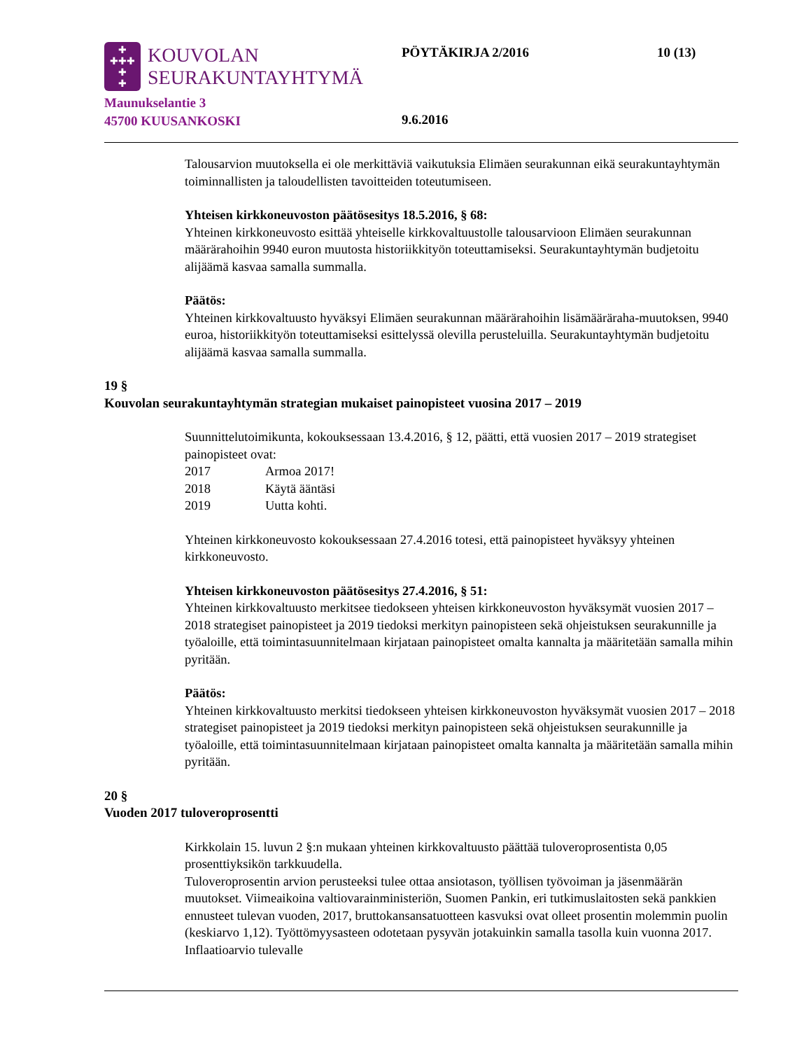✚
✚✚✚
✚
✚
KOUVOLAN
SEURAKUNTAYHTYMÄ
Maunukselantie 3
45700 KUUSANKOSKI
PÖYTÄKIRJA 2/2016 10 (13)
9.6.2016
Talousarvion muutoksella ei ole merkittäviä vaikutuksia Elimäen seurakunnan eikä seurakuntayhtymän toiminnallisten ja taloudellisten tavoitteiden toteutumiseen.
Yhteisen kirkkoneuvoston päätösesitys 18.5.2016, § 68:
Yhteinen kirkkoneuvosto esittää yhteiselle kirkkovaltuustolle talousarvioon Elimäen seurakunnan määrärahoihin 9940 euron muutosta historiikkityön toteuttamiseksi. Seurakuntayhtymän budjetoitu alijäämä kasvaa samalla summalla.
Päätös:
Yhteinen kirkkovaltuusto hyväksyi Elimäen seurakunnan määrärahoihin lisämääräraha-muutoksen, 9940 euroa, historiikkityön toteuttamiseksi esittelyssä olevilla perusteluilla. Seurakuntayhtymän budjetoitu alijäämä kasvaa samalla summalla.
19 §
Kouvolan seurakuntayhtymän strategian mukaiset painopisteet vuosina 2017 – 2019
Suunnittelutoimikunta, kokouksessaan 13.4.2016, § 12, päätti, että vuosien 2017 – 2019 strategiset painopisteet ovat:
2017 Armoa 2017!
2018 Käytä ääntäsi
2019 Uutta kohti.
Yhteinen kirkkoneuvosto kokouksessaan 27.4.2016 totesi, että painopisteet hyväksyy yhteinen kirkkoneuvosto.
Yhteisen kirkkoneuvoston päätösesitys 27.4.2016, § 51:
Yhteinen kirkkovaltuusto merkitsee tiedokseen yhteisen kirkkoneuvoston hyväksymät vuosien 2017 – 2018 strategiset painopisteet ja 2019 tiedoksi merkityn painopisteen sekä ohjeistuksen seurakunnille ja työaloille, että toimintasuunnitelmaan kirjataan painopisteet omalta kannalta ja määritetään samalla mihin pyritään.
Päätös:
Yhteinen kirkkovaltuusto merkitsi tiedokseen yhteisen kirkkoneuvoston hyväksymät vuosien 2017 – 2018 strategiset painopisteet ja 2019 tiedoksi merkityn painopisteen sekä ohjeistuksen seurakunnille ja työaloille, että toimintasuunnitelmaan kirjataan painopisteet omalta kannalta ja määritetään samalla mihin pyritään.
20 §
Vuoden 2017 tuloveroprosentti
Kirkkolain 15. luvun 2 §:n mukaan yhteinen kirkkovaltuusto päättää tuloveroprosentista 0,05 prosenttiyksikön tarkkuudella.
Tuloveroprosentin arvion perusteeksi tulee ottaa ansiotason, työllisen työvoiman ja jäsenmäärän muutokset. Viimeaikoina valtiovarainministeriön, Suomen Pankin, eri tutkimuslaitosten sekä pankkien ennusteet tulevan vuoden, 2017, bruttokansansatuotteen kasvuksi ovat olleet prosentin molemmin puolin (keskiarvo 1,12). Työttömyysasteen odotetaan pysyvän jotakuinkin samalla tasolla kuin vuonna 2017. Inflaatioarvio tulevalle